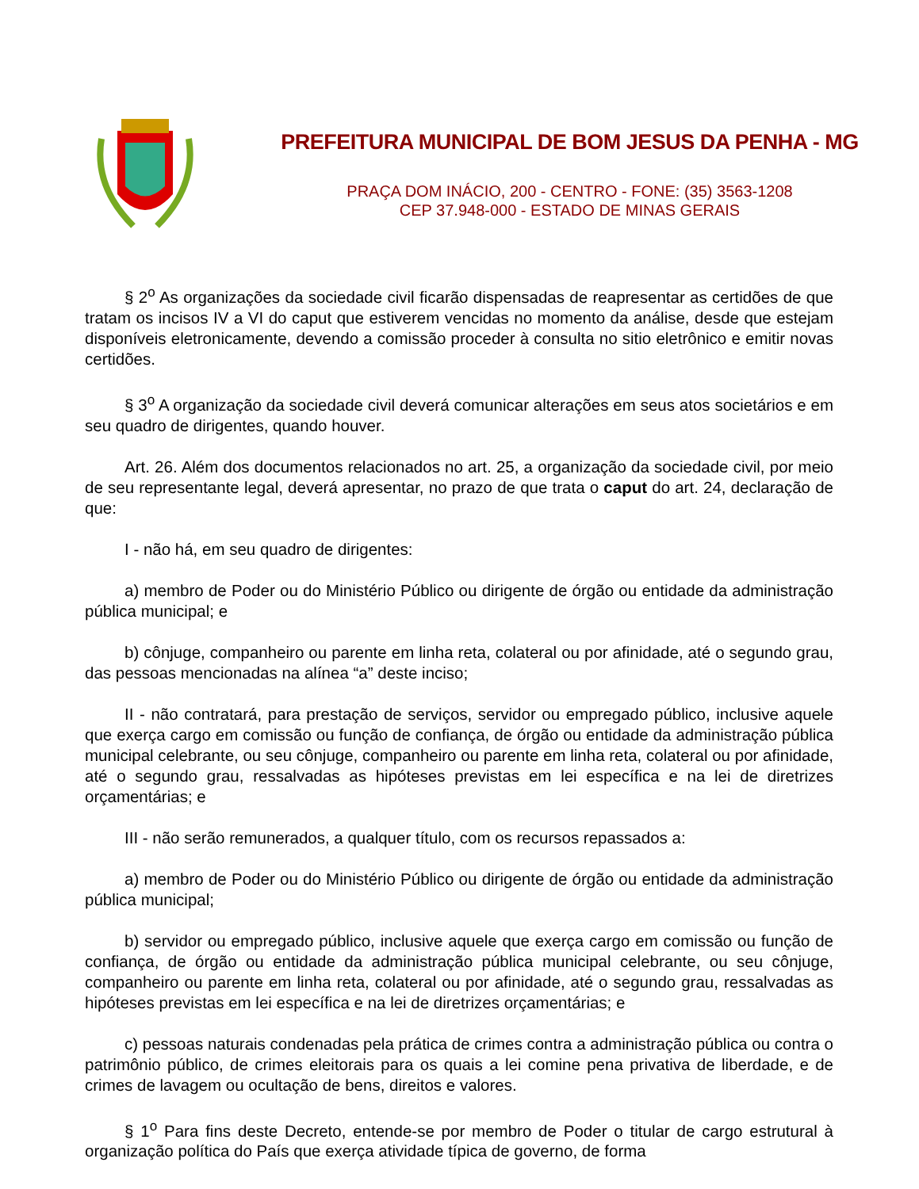PREFEITURA MUNICIPAL DE BOM JESUS DA PENHA - MG
PRAÇA DOM INÁCIO, 200 - CENTRO - FONE: (35) 3563-1208
CEP 37.948-000 - ESTADO DE MINAS GERAIS
§ 2<sup>o</sup> As organizações da sociedade civil ficarão dispensadas de reapresentar as certidões de que tratam os incisos IV a VI do caput que estiverem vencidas no momento da análise, desde que estejam disponíveis eletronicamente, devendo a comissão proceder à consulta no sitio eletrônico e emitir novas certidões.
§ 3<sup>o</sup> A organização da sociedade civil deverá comunicar alterações em seus atos societários e em seu quadro de dirigentes, quando houver.
Art. 26. Além dos documentos relacionados no art. 25, a organização da sociedade civil, por meio de seu representante legal, deverá apresentar, no prazo de que trata o caput do art. 24, declaração de que:
I - não há, em seu quadro de dirigentes:
a) membro de Poder ou do Ministério Público ou dirigente de órgão ou entidade da administração pública municipal; e
b) cônjuge, companheiro ou parente em linha reta, colateral ou por afinidade, até o segundo grau, das pessoas mencionadas na alínea “a” deste inciso;
II - não contratará, para prestação de serviços, servidor ou empregado público, inclusive aquele que exerça cargo em comissão ou função de confiança, de órgão ou entidade da administração pública municipal celebrante, ou seu cônjuge, companheiro ou parente em linha reta, colateral ou por afinidade, até o segundo grau, ressalvadas as hipóteses previstas em lei específica e na lei de diretrizes orçamentárias; e
III - não serão remunerados, a qualquer título, com os recursos repassados a:
a) membro de Poder ou do Ministério Público ou dirigente de órgão ou entidade da administração pública municipal;
b) servidor ou empregado público, inclusive aquele que exerça cargo em comissão ou função de confiança, de órgão ou entidade da administração pública municipal celebrante, ou seu cônjuge, companheiro ou parente em linha reta, colateral ou por afinidade, até o segundo grau, ressalvadas as hipóteses previstas em lei específica e na lei de diretrizes orçamentárias; e
c) pessoas naturais condenadas pela prática de crimes contra a administração pública ou contra o patrimônio público, de crimes eleitorais para os quais a lei comine pena privativa de liberdade, e de crimes de lavagem ou ocultação de bens, direitos e valores.
§ 1<sup>o</sup> Para fins deste Decreto, entende-se por membro de Poder o titular de cargo estrutural à organização política do País que exerça atividade típica de governo, de forma